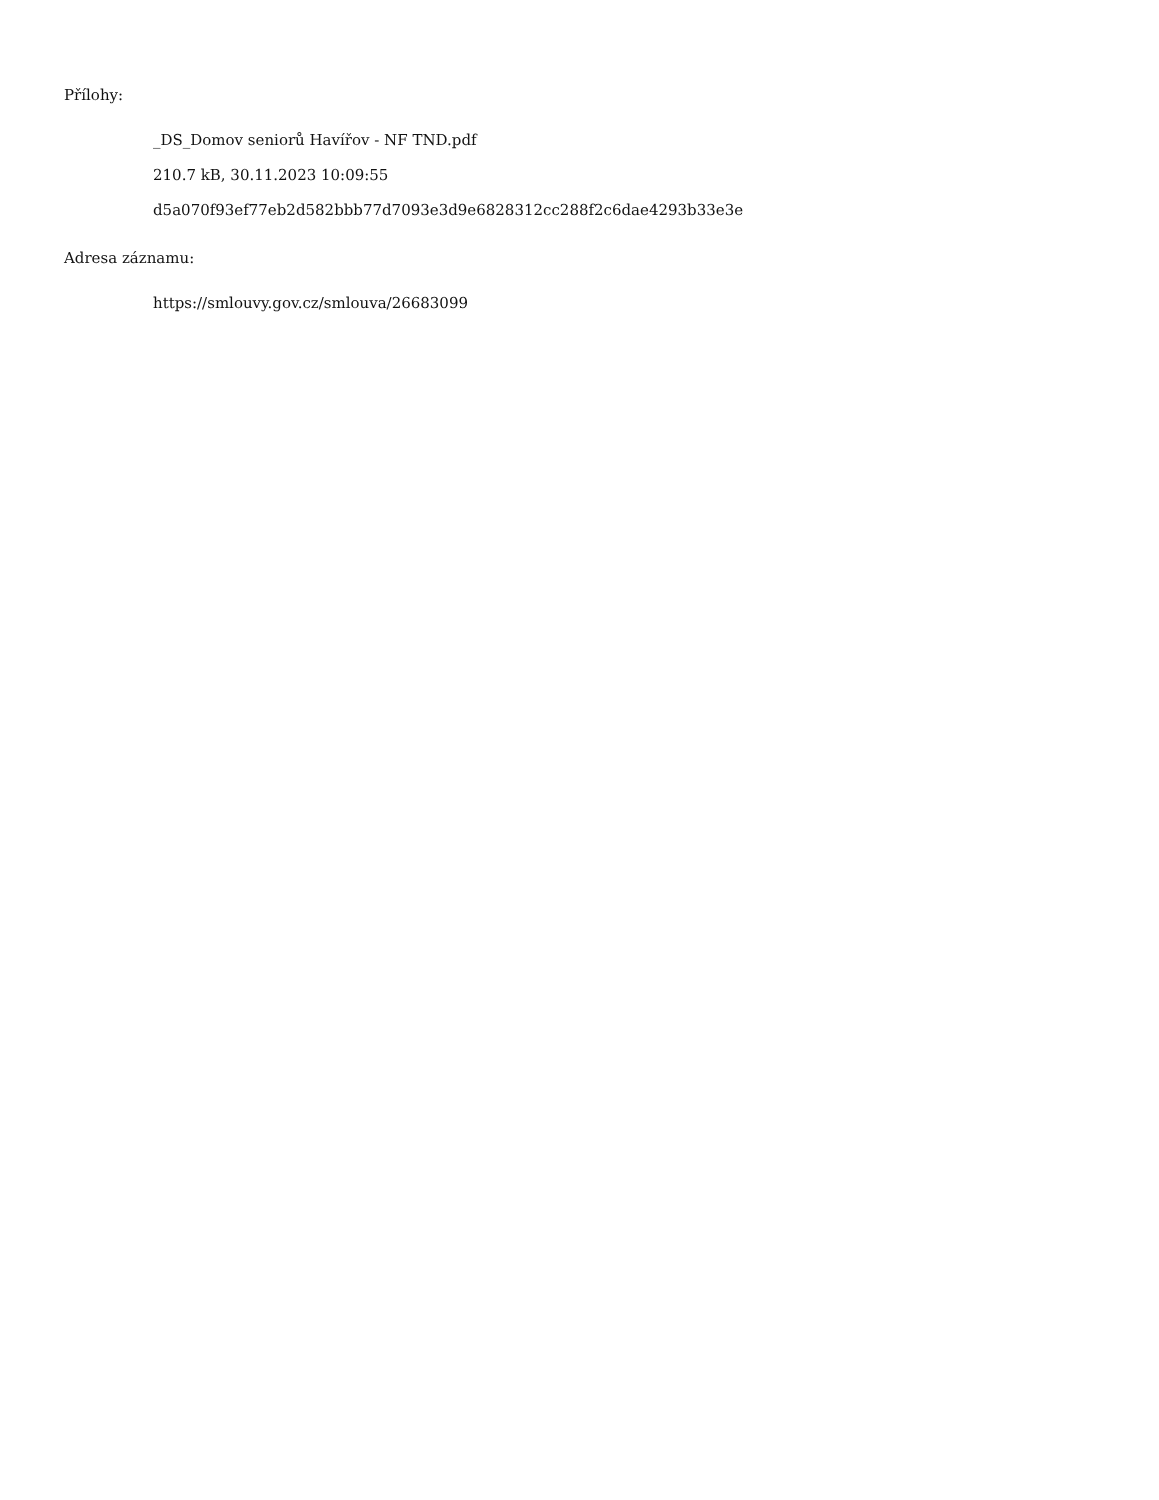Přílohy:
_DS_Domov seniorů Havířov - NF TND.pdf
210.7 kB, 30.11.2023 10:09:55
d5a070f93ef77eb2d582bbb77d7093e3d9e6828312cc288f2c6dae4293b33e3e
Adresa záznamu:
https://smlouvy.gov.cz/smlouva/26683099